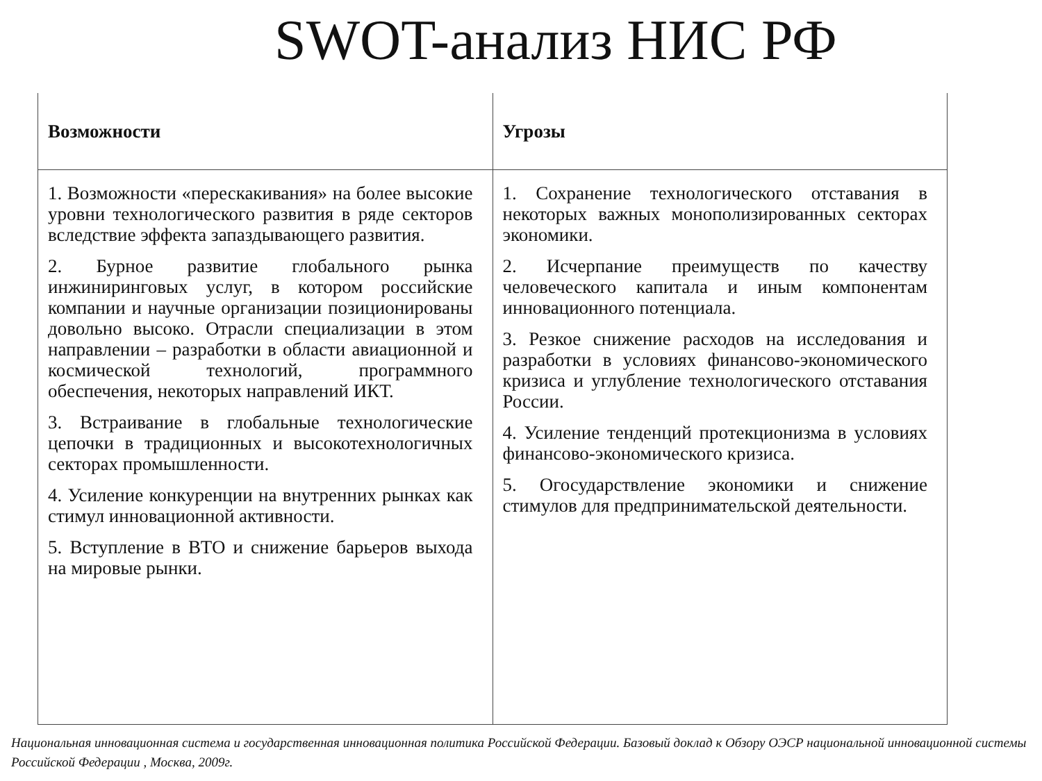SWOT-анализ НИС РФ
| Возможности | Угрозы |
| --- | --- |
| 1. Возможности «перескакивания» на более высокие уровни технологического развития в ряде секторов вследствие эффекта запаздывающего развития. 2. Бурное развитие глобального рынка инжиниринговых услуг, в котором российские компании и научные организации позиционированы довольно высоко. Отрасли специализации в этом направлении – разработки в области авиационной и космической технологий, программного обеспечения, некоторых направлений ИКТ. 3. Встраивание в глобальные технологические цепочки в традиционных и высокотехнологичных секторах промышленности. 4. Усиление конкуренции на внутренних рынках как стимул инновационной активности. 5. Вступление в ВТО и снижение барьеров выхода на мировые рынки. | 1. Сохранение технологического отставания в некоторых важных монополизированных секторах экономики. 2. Исчерпание преимуществ по качеству человеческого капитала и иным компонентам инновационного потенциала. 3. Резкое снижение расходов на исследования и разработки в условиях финансово-экономического кризиса и углубление технологического отставания России. 4. Усиление тенденций протекционизма в условиях финансово-экономического кризиса. 5. Огосударствление экономики и снижение стимулов для предпринимательской деятельности. |
Национальная инновационная система и государственная инновационная политика Российской Федерации. Базовый доклад к Обзору ОЭСР национальной инновационной системы Российской Федерации , Москва, 2009г.